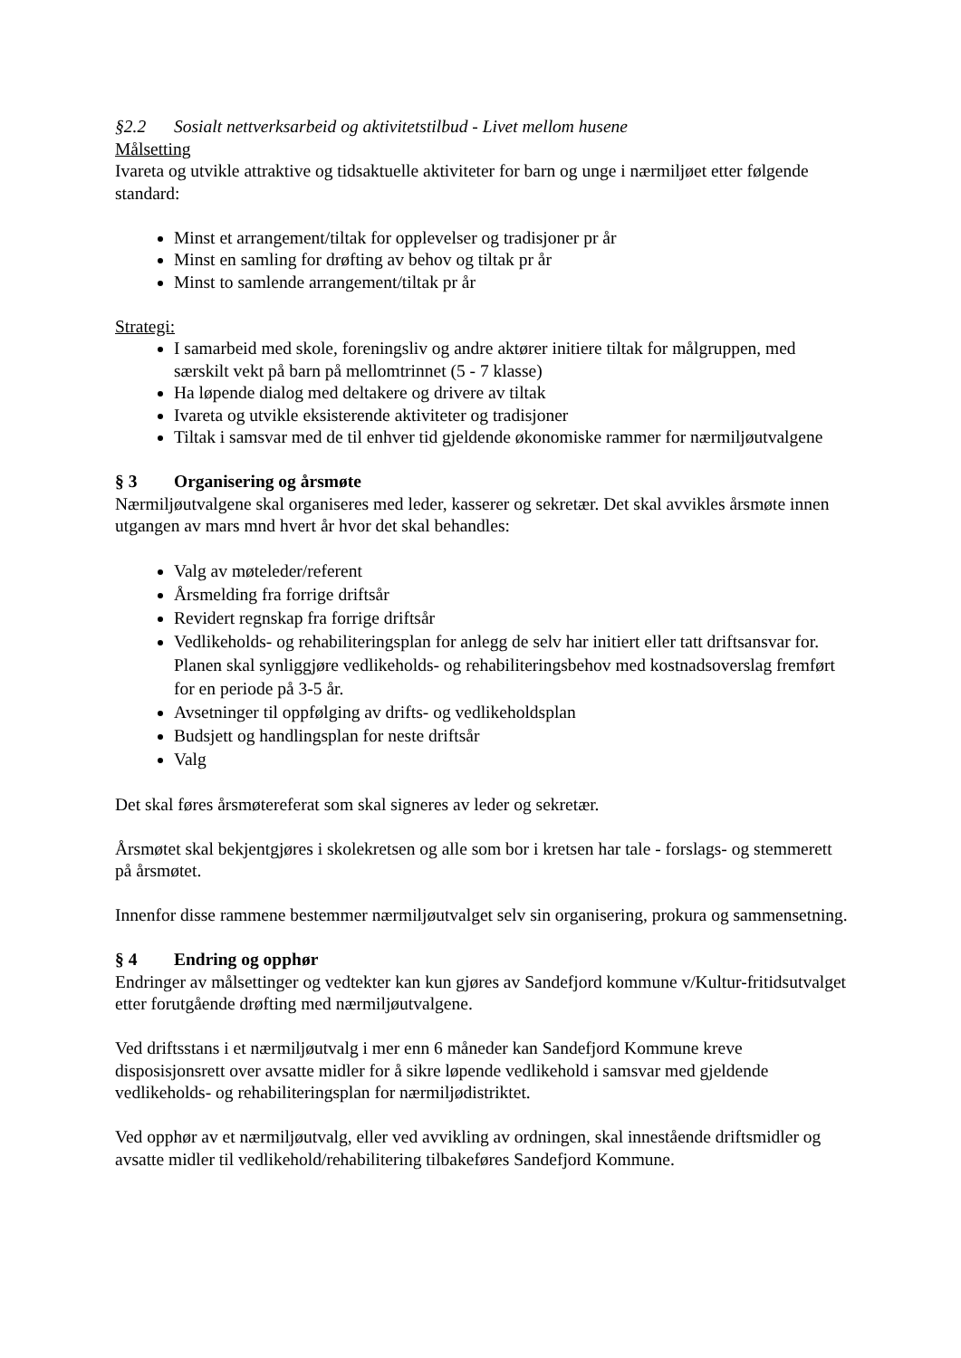§2.2 Sosialt nettverksarbeid og aktivitetstilbud - Livet mellom husene
Målsetting
Ivareta og utvikle attraktive og tidsaktuelle aktiviteter for barn og unge i nærmiljøet etter følgende standard:
Minst et arrangement/tiltak for opplevelser og tradisjoner pr år
Minst en samling for drøfting av behov og tiltak pr år
Minst to samlende arrangement/tiltak pr år
Strategi:
I samarbeid med skole, foreningsliv og andre aktører initiere tiltak for målgruppen, med særskilt vekt på barn på mellomtrinnet (5 - 7 klasse)
Ha løpende dialog med deltakere og drivere av tiltak
Ivareta og utvikle eksisterende aktiviteter og tradisjoner
Tiltak i samsvar med de til enhver tid gjeldende økonomiske rammer for nærmiljøutvalgene
§ 3 Organisering og årsmøte
Nærmiljøutvalgene skal organiseres med leder, kasserer og sekretær. Det skal avvikles årsmøte innen utgangen av mars mnd hvert år hvor det skal behandles:
Valg av møteleder/referent
Årsmelding fra forrige driftsår
Revidert regnskap fra forrige driftsår
Vedlikeholds- og rehabiliteringsplan for anlegg de selv har initiert eller tatt driftsansvar for. Planen skal synliggjøre vedlikeholds- og rehabiliteringsbehov med kostnadsoverslag fremført for en periode på 3-5 år.
Avsetninger til oppfølging av drifts- og vedlikeholdsplan
Budsjett og handlingsplan for neste driftsår
Valg
Det skal føres årsmøtereferat som skal signeres av leder og sekretær.
Årsmøtet skal bekjentgjøres i skolekretsen og alle som bor i kretsen har tale - forslags- og stemmerett på årsmøtet.
Innenfor disse rammene bestemmer nærmiljøutvalget selv sin organisering, prokura og sammensetning.
§ 4 Endring og opphør
Endringer av målsettinger og vedtekter kan kun gjøres av Sandefjord kommune v/Kultur-fritidsutvalget etter forutgående drøfting med nærmiljøutvalgene.
Ved driftsstans i et nærmiljøutvalg i mer enn 6 måneder kan Sandefjord Kommune kreve disposisjonsrett over avsatte midler for å sikre løpende vedlikehold i samsvar med gjeldende vedlikeholds- og rehabiliteringsplan for nærmiljødistriktet.
Ved opphør av et nærmiljøutvalg, eller ved avvikling av ordningen, skal innestående driftsmidler og avsatte midler til vedlikehold/rehabilitering tilbakeføres Sandefjord Kommune.